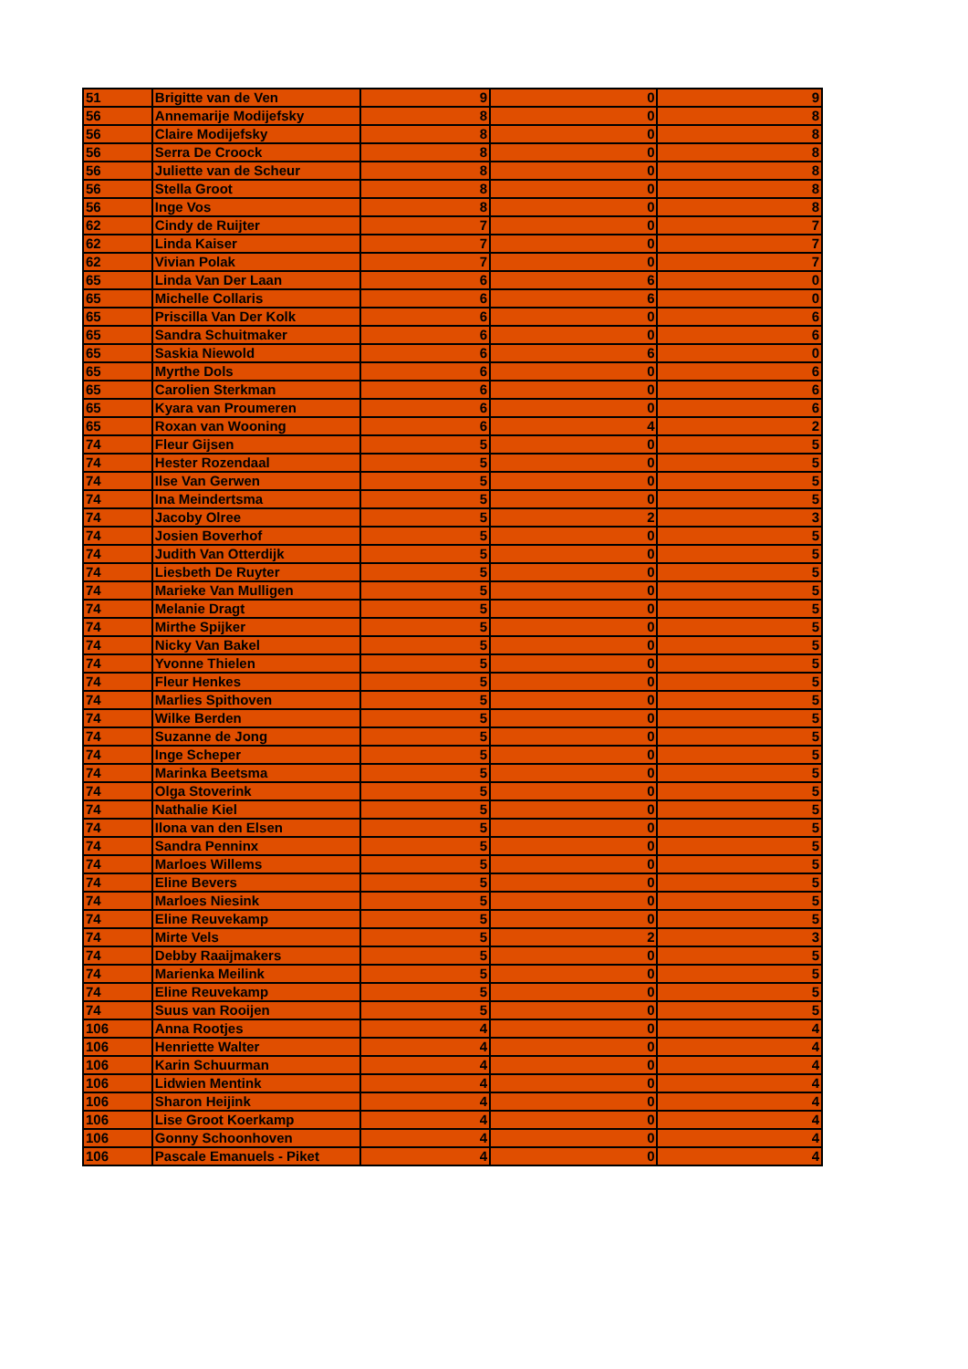| 51 | Brigitte van de Ven | 9 | 0 | 9 |
| 56 | Annemarije Modijefsky | 8 | 0 | 8 |
| 56 | Claire Modijefsky | 8 | 0 | 8 |
| 56 | Serra De Croock | 8 | 0 | 8 |
| 56 | Juliette van de Scheur | 8 | 0 | 8 |
| 56 | Stella Groot | 8 | 0 | 8 |
| 56 | Inge Vos | 8 | 0 | 8 |
| 62 | Cindy de Ruijter | 7 | 0 | 7 |
| 62 | Linda Kaiser | 7 | 0 | 7 |
| 62 | Vivian Polak | 7 | 0 | 7 |
| 65 | Linda Van Der Laan | 6 | 6 | 0 |
| 65 | Michelle Collaris | 6 | 6 | 0 |
| 65 | Priscilla Van Der Kolk | 6 | 0 | 6 |
| 65 | Sandra Schuitmaker | 6 | 0 | 6 |
| 65 | Saskia Niewold | 6 | 6 | 0 |
| 65 | Myrthe Dols | 6 | 0 | 6 |
| 65 | Carolien Sterkman | 6 | 0 | 6 |
| 65 | Kyara van Proumeren | 6 | 0 | 6 |
| 65 | Roxan van Wooning | 6 | 4 | 2 |
| 74 | Fleur Gijsen | 5 | 0 | 5 |
| 74 | Hester Rozendaal | 5 | 0 | 5 |
| 74 | Ilse Van Gerwen | 5 | 0 | 5 |
| 74 | Ina Meindertsma | 5 | 0 | 5 |
| 74 | Jacoby Olree | 5 | 2 | 3 |
| 74 | Josien Boverhof | 5 | 0 | 5 |
| 74 | Judith Van Otterdijk | 5 | 0 | 5 |
| 74 | Liesbeth De Ruyter | 5 | 0 | 5 |
| 74 | Marieke Van Mulligen | 5 | 0 | 5 |
| 74 | Melanie Dragt | 5 | 0 | 5 |
| 74 | Mirthe Spijker | 5 | 0 | 5 |
| 74 | Nicky Van Bakel | 5 | 0 | 5 |
| 74 | Yvonne Thielen | 5 | 0 | 5 |
| 74 | Fleur Henkes | 5 | 0 | 5 |
| 74 | Marlies Spithoven | 5 | 0 | 5 |
| 74 | Wilke Berden | 5 | 0 | 5 |
| 74 | Suzanne de Jong | 5 | 0 | 5 |
| 74 | Inge Scheper | 5 | 0 | 5 |
| 74 | Marinka Beetsma | 5 | 0 | 5 |
| 74 | Olga Stoverink | 5 | 0 | 5 |
| 74 | Nathalie Kiel | 5 | 0 | 5 |
| 74 | Ilona van den Elsen | 5 | 0 | 5 |
| 74 | Sandra Penninx | 5 | 0 | 5 |
| 74 | Marloes Willems | 5 | 0 | 5 |
| 74 | Eline Bevers | 5 | 0 | 5 |
| 74 | Marloes Niesink | 5 | 0 | 5 |
| 74 | Eline Reuvekamp | 5 | 0 | 5 |
| 74 | Mirte Vels | 5 | 2 | 3 |
| 74 | Debby Raaijmakers | 5 | 0 | 5 |
| 74 | Marienka Meilink | 5 | 0 | 5 |
| 74 | Eline Reuvekamp | 5 | 0 | 5 |
| 74 | Suus van Rooijen | 5 | 0 | 5 |
| 106 | Anna Rootjes | 4 | 0 | 4 |
| 106 | Henriette Walter | 4 | 0 | 4 |
| 106 | Karin Schuurman | 4 | 0 | 4 |
| 106 | Lidwien Mentink | 4 | 0 | 4 |
| 106 | Sharon Heijink | 4 | 0 | 4 |
| 106 | Lise Groot Koerkamp | 4 | 0 | 4 |
| 106 | Gonny Schoonhoven | 4 | 0 | 4 |
| 106 | Pascale Emanuels - Piket | 4 | 0 | 4 |